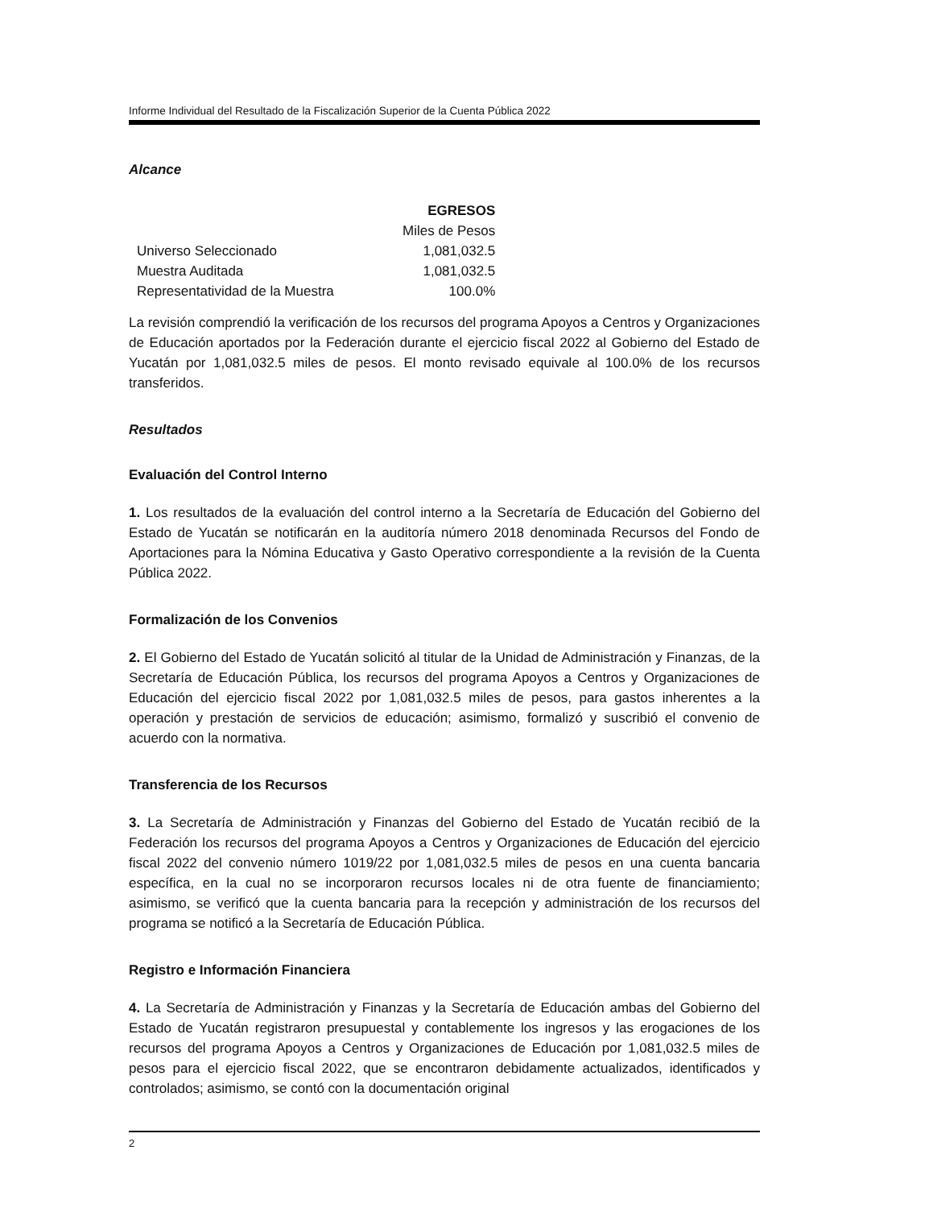Informe Individual del Resultado de la Fiscalización Superior de la Cuenta Pública 2022
Alcance
| | EGRESOS |
| | Miles de Pesos |
| Universo Seleccionado | 1,081,032.5 |
| Muestra Auditada | 1,081,032.5 |
| Representatividad de la Muestra | 100.0% |
La revisión comprendió la verificación de los recursos del programa Apoyos a Centros y Organizaciones de Educación aportados por la Federación durante el ejercicio fiscal 2022 al Gobierno del Estado de Yucatán por 1,081,032.5 miles de pesos. El monto revisado equivale al 100.0% de los recursos transferidos.
Resultados
Evaluación del Control Interno
1. Los resultados de la evaluación del control interno a la Secretaría de Educación del Gobierno del Estado de Yucatán se notificarán en la auditoría número 2018 denominada Recursos del Fondo de Aportaciones para la Nómina Educativa y Gasto Operativo correspondiente a la revisión de la Cuenta Pública 2022.
Formalización de los Convenios
2. El Gobierno del Estado de Yucatán solicitó al titular de la Unidad de Administración y Finanzas, de la Secretaría de Educación Pública, los recursos del programa Apoyos a Centros y Organizaciones de Educación del ejercicio fiscal 2022 por 1,081,032.5 miles de pesos, para gastos inherentes a la operación y prestación de servicios de educación; asimismo, formalizó y suscribió el convenio de acuerdo con la normativa.
Transferencia de los Recursos
3. La Secretaría de Administración y Finanzas del Gobierno del Estado de Yucatán recibió de la Federación los recursos del programa Apoyos a Centros y Organizaciones de Educación del ejercicio fiscal 2022 del convenio número 1019/22 por 1,081,032.5 miles de pesos en una cuenta bancaria específica, en la cual no se incorporaron recursos locales ni de otra fuente de financiamiento; asimismo, se verificó que la cuenta bancaria para la recepción y administración de los recursos del programa se notificó a la Secretaría de Educación Pública.
Registro e Información Financiera
4. La Secretaría de Administración y Finanzas y la Secretaría de Educación ambas del Gobierno del Estado de Yucatán registraron presupuestal y contablemente los ingresos y las erogaciones de los recursos del programa Apoyos a Centros y Organizaciones de Educación por 1,081,032.5 miles de pesos para el ejercicio fiscal 2022, que se encontraron debidamente actualizados, identificados y controlados; asimismo, se contó con la documentación original
2